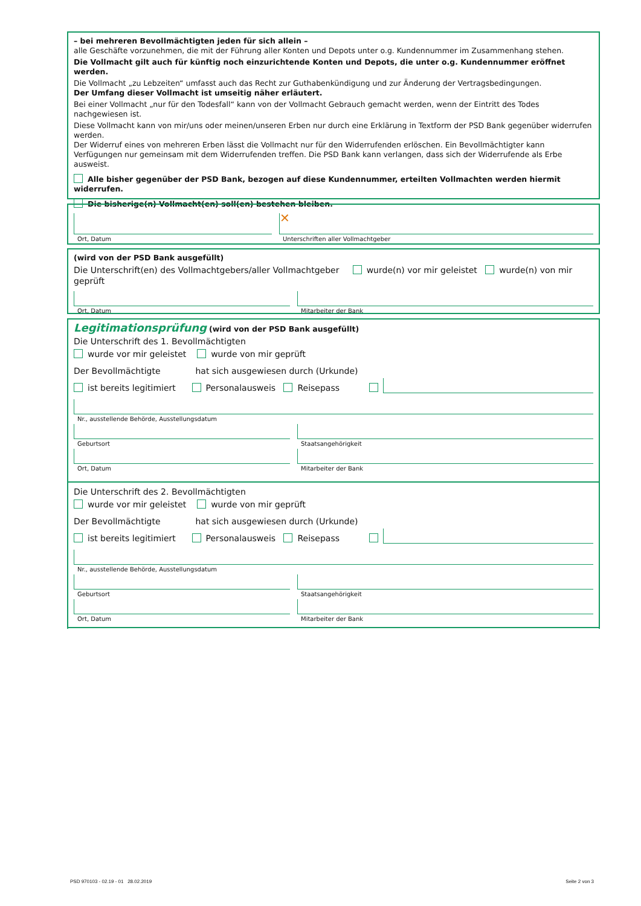– bei mehreren Bevollmächtigten jeden für sich allein –
alle Geschäfte vorzunehmen, die mit der Führung aller Konten und Depots unter o.g. Kundennummer im Zusammenhang stehen.
Die Vollmacht gilt auch für künftig noch einzurichtende Konten und Depots, die unter o.g. Kundennummer eröffnet werden.
Die Vollmacht „zu Lebzeiten“ umfasst auch das Recht zur Guthabenkündigung und zur Änderung der Vertragsbedingungen.
Der Umfang dieser Vollmacht ist umseitig näher erläutert.
Bei einer Vollmacht „nur für den Todesfall“ kann von der Vollmacht Gebrauch gemacht werden, wenn der Eintritt des Todes nachgewiesen ist.
Diese Vollmacht kann von mir/uns oder meinen/unseren Erben nur durch eine Erklärung in Textform der PSD Bank gegenüber widerrufen werden.
Der Widerruf eines von mehreren Erben lässt die Vollmacht nur für den Widerrufenden erlöschen. Ein Bevollmächtigter kann Verfügungen nur gemeinsam mit dem Widerrufenden treffen. Die PSD Bank kann verlangen, dass sich der Widerrufende als Erbe ausweist.
Alle bisher gegenüber der PSD Bank, bezogen auf diese Kundennummer, erteilten Vollmachten werden hiermit widerrufen.
Die bisherige(n) Vollmacht(en) soll(en) bestehen bleiben.
Ort, Datum
✕
Unterschriften aller Vollmachtgeber
(wird von der PSD Bank ausgefüllt)
Die Unterschrift(en) des Vollmachtgebers/aller Vollmachtgeber wurde(n) vor mir geleistet wurde(n) von mir geprüft
Ort, Datum
Mitarbeiter der Bank
Legitimationsprüfung (wird von der PSD Bank ausgefüllt)
Die Unterschrift des 1. Bevollmächtigten
wurde vor mir geleistet wurde von mir geprüft
Der Bevollmächtigte hat sich ausgewiesen durch (Urkunde)
ist bereits legitimiert Personalausweis Reisepass
Nr., ausstellende Behörde, Ausstellungsdatum
Geburtsort
Staatsangehörigkeit
Ort, Datum
Mitarbeiter der Bank
Die Unterschrift des 2. Bevollmächtigten
wurde vor mir geleistet wurde von mir geprüft
Der Bevollmächtigte hat sich ausgewiesen durch (Urkunde)
ist bereits legitimiert Personalausweis Reisepass
Nr., ausstellende Behörde, Ausstellungsdatum
Geburtsort
Staatsangehörigkeit
Ort, Datum
Mitarbeiter der Bank
PSD 970103 - 02.19 - 01 28.02.2019
Seite 2 von 3